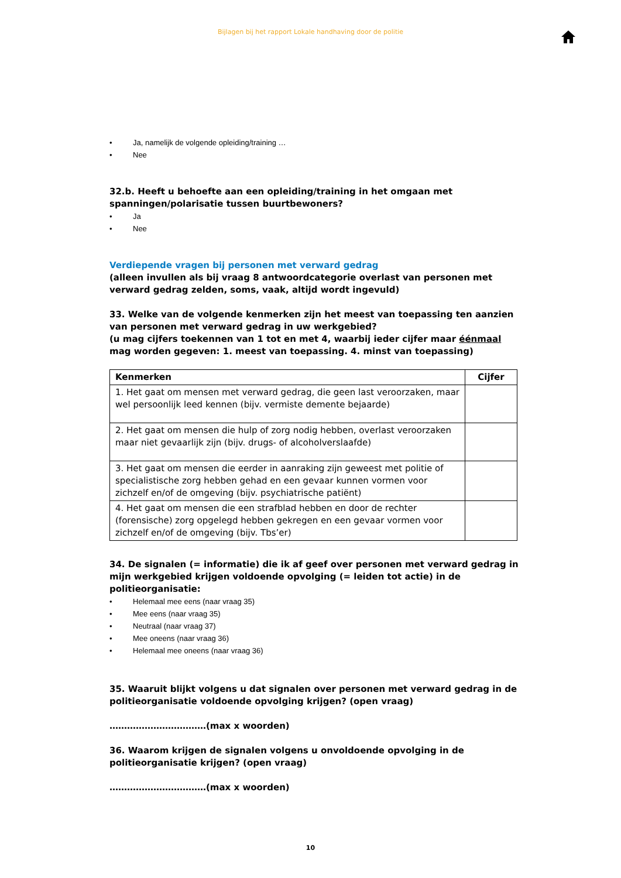Bijlagen bij het rapport Lokale handhaving door de politie
• Ja, namelijk de volgende opleiding/training …
• Nee
32.b. Heeft u behoefte aan een opleiding/training in het omgaan met spanningen/polarisatie tussen buurtbewoners?
• Ja
• Nee
Verdiepende vragen bij personen met verward gedrag
(alleen invullen als bij vraag 8 antwoordcategorie overlast van personen met verward gedrag zelden, soms, vaak, altijd wordt ingevuld)
33. Welke van de volgende kenmerken zijn het meest van toepassing ten aanzien van personen met verward gedrag in uw werkgebied?
(u mag cijfers toekennen van 1 tot en met 4, waarbij ieder cijfer maar éénmaal mag worden gegeven: 1. meest van toepassing. 4. minst van toepassing)
| Kenmerken | Cijfer |
| --- | --- |
| 1. Het gaat om mensen met verward gedrag, die geen last veroorzaken, maar wel persoonlijk leed kennen (bijv. vermiste demente bejaarde) | |
| 2. Het gaat om mensen die hulp of zorg nodig hebben, overlast veroorzaken maar niet gevaarlijk zijn (bijv. drugs- of alcoholverslaafde) | |
| 3. Het gaat om mensen die eerder in aanraking zijn geweest met politie of specialistische zorg hebben gehad en een gevaar kunnen vormen voor zichzelf en/of de omgeving (bijv. psychiatrische patiënt) | |
| 4. Het gaat om mensen die een strafblad hebben en door de rechter (forensische) zorg opgelegd hebben gekregen en een gevaar vormen voor zichzelf en/of de omgeving (bijv. Tbs’er) | |
34. De signalen (= informatie) die ik af geef over personen met verward gedrag in mijn werkgebied krijgen voldoende opvolging (= leiden tot actie) in de politieorganisatie:
• Helemaal mee eens (naar vraag 35)
• Mee eens (naar vraag 35)
• Neutraal (naar vraag 37)
• Mee oneens (naar vraag 36)
• Helemaal mee oneens (naar vraag 36)
35. Waaruit blijkt volgens u dat signalen over personen met verward gedrag in de politieorganisatie voldoende opvolging krijgen? (open vraag)
……………………………(max x woorden)
36. Waarom krijgen de signalen volgens u onvoldoende opvolging in de politieorganisatie krijgen? (open vraag)
……………………………(max x woorden)
10